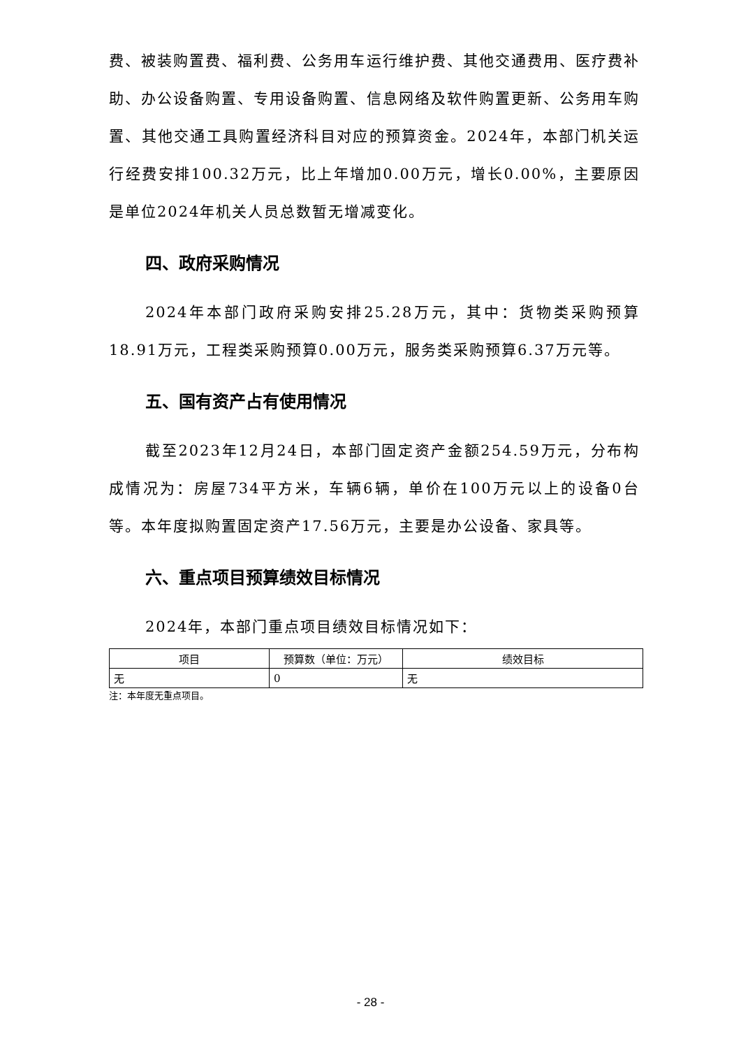费、被装购置费、福利费、公务用车运行维护费、其他交通费用、医疗费补助、办公设备购置、专用设备购置、信息网络及软件购置更新、公务用车购置、其他交通工具购置经济科目对应的预算资金。2024年，本部门机关运行经费安排100.32万元，比上年增加0.00万元，增长0.00%，主要原因是单位2024年机关人员总数暂无增减变化。
四、政府采购情况
2024年本部门政府采购安排25.28万元，其中：货物类采购预算18.91万元，工程类采购预算0.00万元，服务类采购预算6.37万元等。
五、国有资产占有使用情况
截至2023年12月24日，本部门固定资产金额254.59万元，分布构成情况为：房屋734平方米，车辆6辆，单价在100万元以上的设备0台等。本年度拟购置固定资产17.56万元，主要是办公设备、家具等。
六、重点项目预算绩效目标情况
2024年，本部门重点项目绩效目标情况如下：
| 项目 | 预算数（单位：万元） | 绩效目标 |
| --- | --- | --- |
| 无 | 0 | 无 |
注：本年度无重点项目。
- 28 -